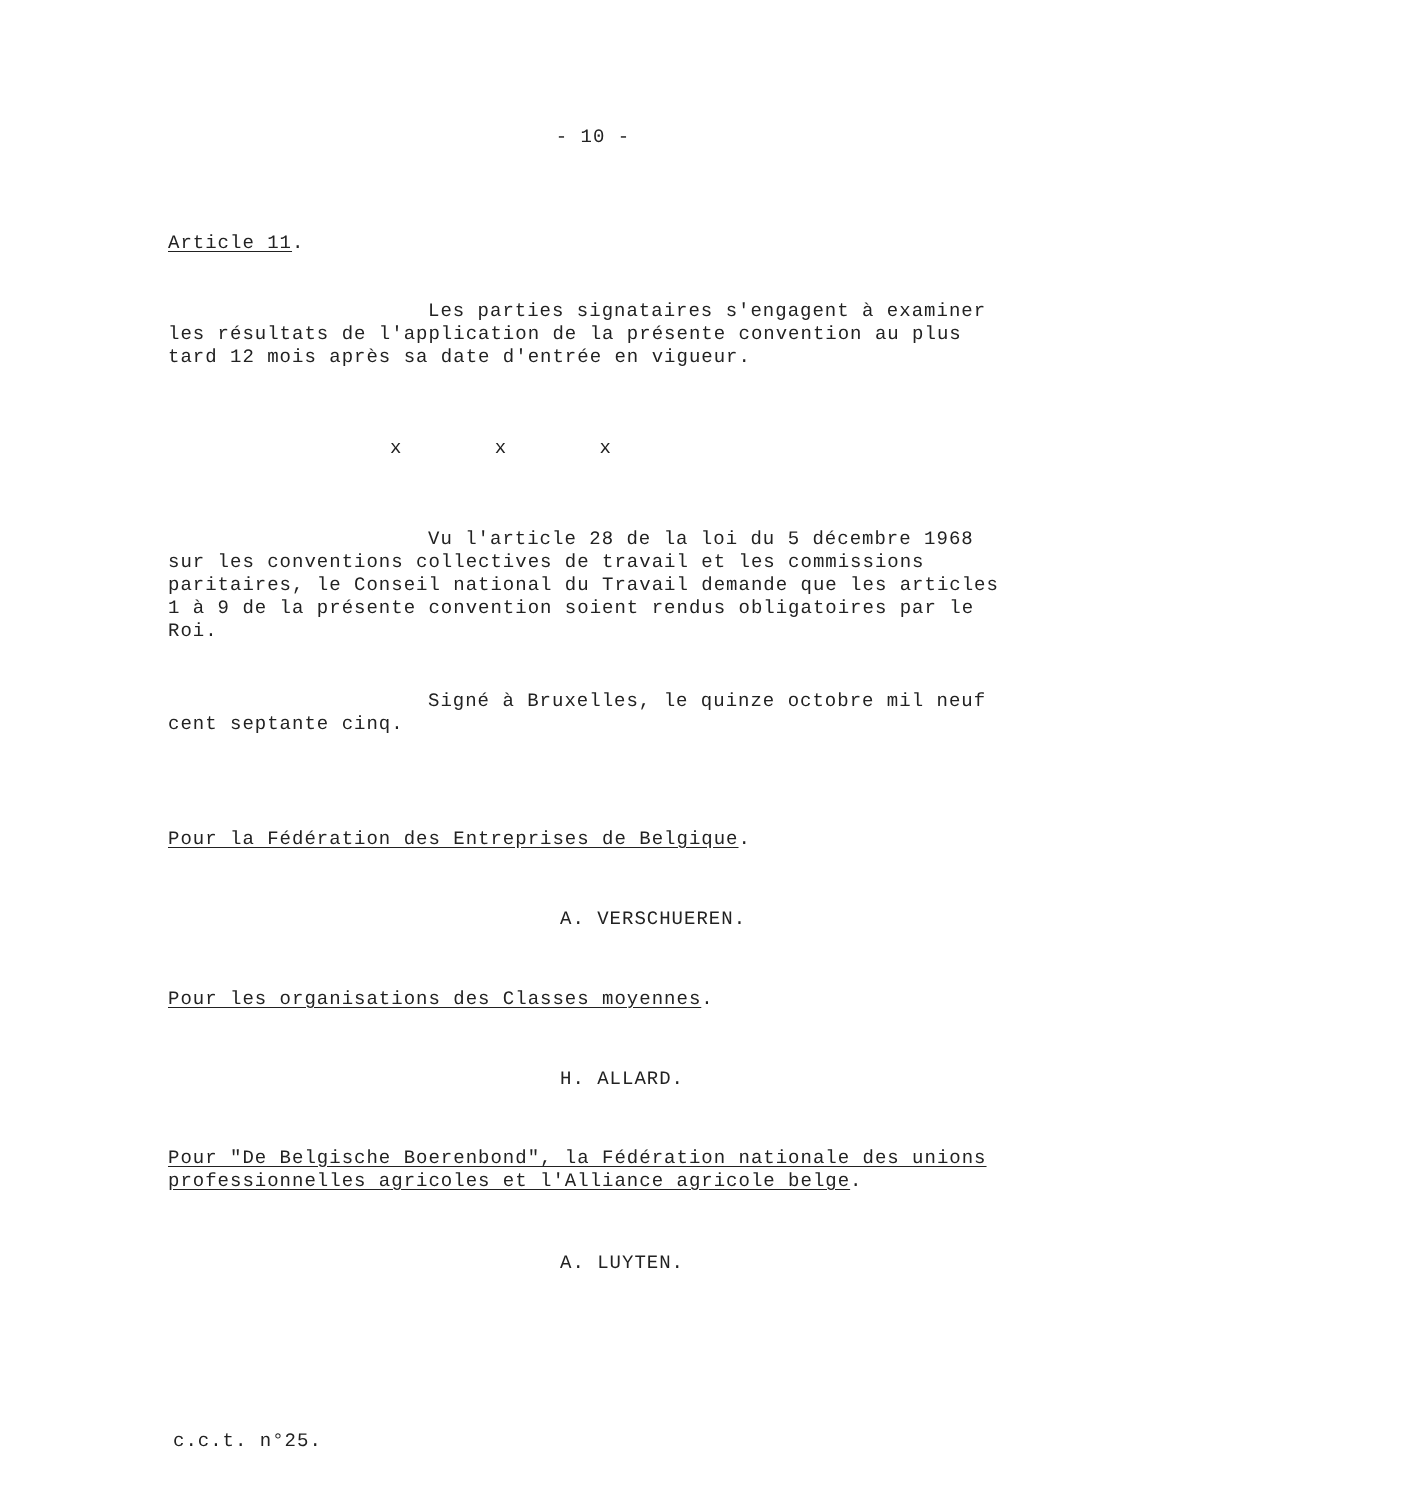- 10 -
Article 11.
Les parties signataires s'engagent à examiner
les résultats de l'application de la présente convention au plus tard 12 mois après sa date d'entrée en vigueur.
x x x
Vu l'article 28 de la loi du 5 décembre 1968
sur les conventions collectives de travail et les commissions paritaires, le Conseil national du Travail demande que les articles 1 à 9 de la présente convention soient rendus obligatoires par le Roi.
Signé à Bruxelles, le quinze octobre mil neuf
cent septante cinq.
Pour la Fédération des Entreprises de Belgique.
A. VERSCHUEREN.
Pour les organisations des Classes moyennes.
H. ALLARD.
Pour "De Belgische Boerenbond", la Fédération nationale des unions professionnelles agricoles et l'Alliance agricole belge.
A. LUYTEN.
c.c.t. n°25.